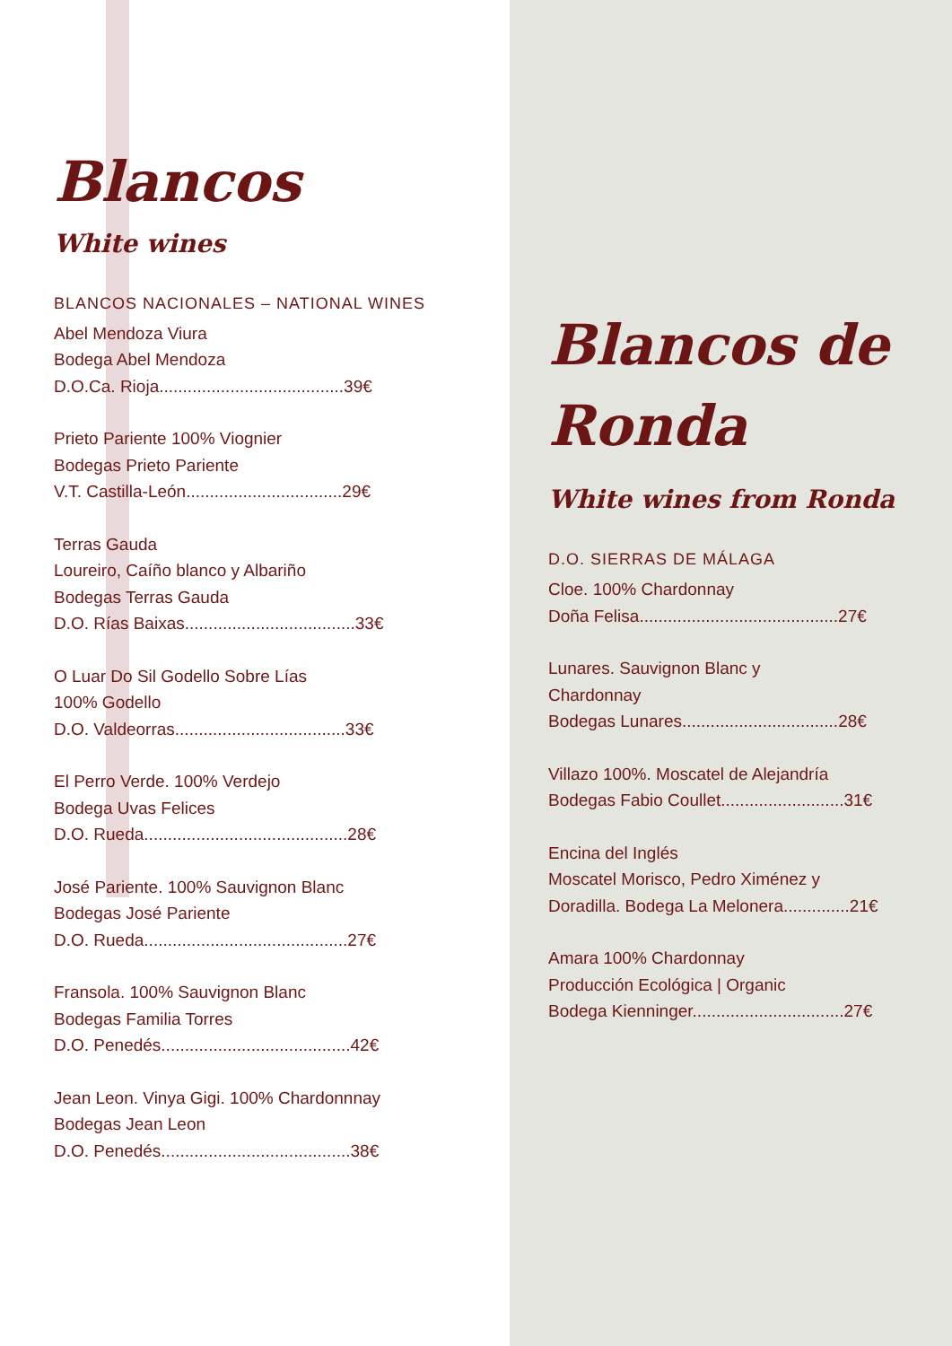Blancos
White wines
BLANCOS NACIONALES – NATIONAL WINES
Abel Mendoza Viura
Bodega Abel Mendoza
D.O.Ca. Rioja.......................................39€
Prieto Pariente 100% Viognier
Bodegas Prieto Pariente
V.T. Castilla-León.................................29€
Terras Gauda
Loureiro, Caíño blanco y Albariño
Bodegas Terras Gauda
D.O. Rías Baixas....................................33€
O Luar Do Sil Godello Sobre Lías
100% Godello
D.O. Valdeorras....................................33€
El Perro Verde. 100% Verdejo
Bodega Uvas Felices
D.O. Rueda...........................................28€
José Pariente. 100% Sauvignon Blanc
Bodegas José Pariente
D.O. Rueda...........................................27€
Fransola. 100% Sauvignon Blanc
Bodegas Familia Torres
D.O. Penedés........................................42€
Jean Leon. Vinya Gigi. 100% Chardonnnay
Bodegas Jean Leon
D.O. Penedés........................................38€
Blancos de Ronda
White wines from Ronda
D.O. SIERRAS DE MÁLAGA
Cloe. 100% Chardonnay
Doña Felisa..........................................27€
Lunares. Sauvignon Blanc y
Chardonnay
Bodegas Lunares.................................28€
Villazo 100%. Moscatel de Alejandría
Bodegas Fabio Coullet..........................31€
Encina del Inglés
Moscatel Morisco, Pedro Ximénez y
Doradilla. Bodega La Melonera..............21€
Amara 100% Chardonnay
Producción Ecológica | Organic
Bodega Kienninger................................27€